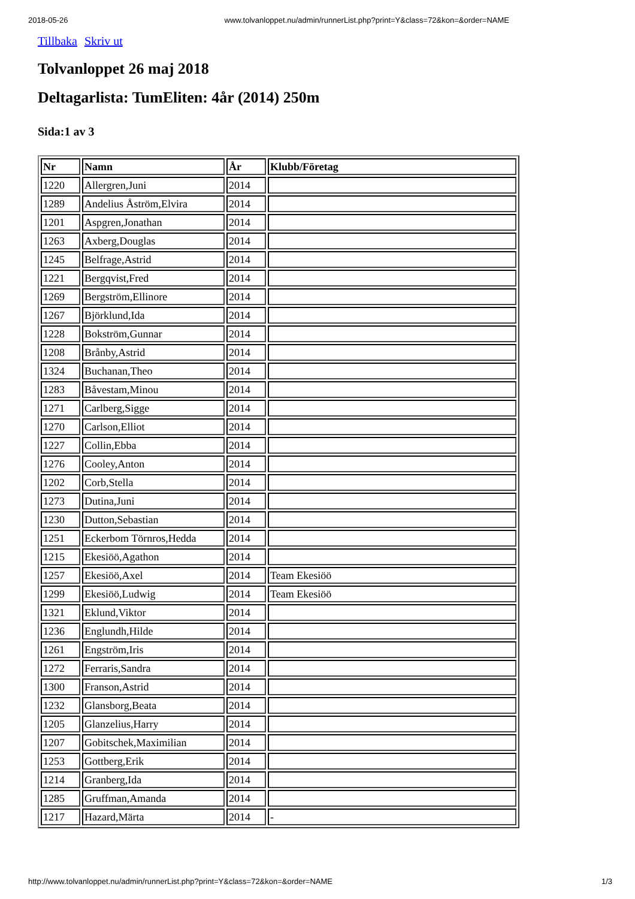2018-05-26 www.tolvanloppet.nu/admin/runnerList.php?print=Y&class=72&kon=&order=NAME
Tillbaka Skriv ut
Tolvanloppet 26 maj 2018
Deltagarlista: TumEliten: 4år (2014) 250m
Sida:1 av 3
| Nr | Namn | År | Klubb/Företag |
| --- | --- | --- | --- |
| 1220 | Allergren,Juni | 2014 | |
| 1289 | Andelius Åström,Elvira | 2014 | |
| 1201 | Aspgren,Jonathan | 2014 | |
| 1263 | Axberg,Douglas | 2014 | |
| 1245 | Belfrage,Astrid | 2014 | |
| 1221 | Bergqvist,Fred | 2014 | |
| 1269 | Bergström,Ellinore | 2014 | |
| 1267 | Björklund,Ida | 2014 | |
| 1228 | Bokström,Gunnar | 2014 | |
| 1208 | Brånby,Astrid | 2014 | |
| 1324 | Buchanan,Theo | 2014 | |
| 1283 | Båvestam,Minou | 2014 | |
| 1271 | Carlberg,Sigge | 2014 | |
| 1270 | Carlson,Elliot | 2014 | |
| 1227 | Collin,Ebba | 2014 | |
| 1276 | Cooley,Anton | 2014 | |
| 1202 | Corb,Stella | 2014 | |
| 1273 | Dutina,Juni | 2014 | |
| 1230 | Dutton,Sebastian | 2014 | |
| 1251 | Eckerbom Törnros,Hedda | 2014 | |
| 1215 | Ekesiöö,Agathon | 2014 | |
| 1257 | Ekesiöö,Axel | 2014 | Team Ekesiöö |
| 1299 | Ekesiöö,Ludwig | 2014 | Team Ekesiöö |
| 1321 | Eklund,Viktor | 2014 | |
| 1236 | Englundh,Hilde | 2014 | |
| 1261 | Engström,Iris | 2014 | |
| 1272 | Ferraris,Sandra | 2014 | |
| 1300 | Franson,Astrid | 2014 | |
| 1232 | Glansborg,Beata | 2014 | |
| 1205 | Glanzelius,Harry | 2014 | |
| 1207 | Gobitschek,Maximilian | 2014 | |
| 1253 | Gottberg,Erik | 2014 | |
| 1214 | Granberg,Ida | 2014 | |
| 1285 | Gruffman,Amanda | 2014 | |
| 1217 | Hazard,Märta | 2014 | - |
http://www.tolvanloppet.nu/admin/runnerList.php?print=Y&class=72&kon=&order=NAME 1/3